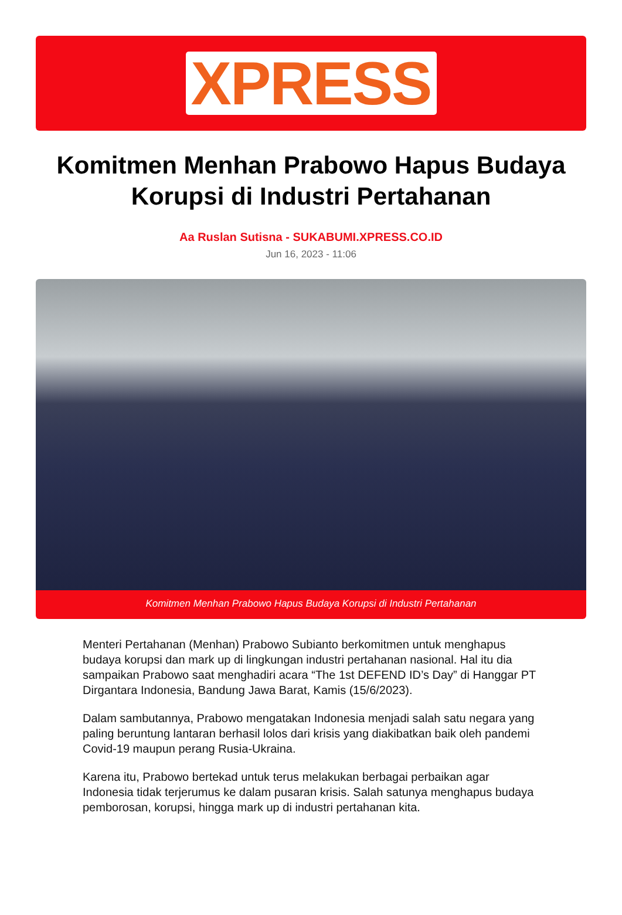XPRESS
Komitmen Menhan Prabowo Hapus Budaya Korupsi di Industri Pertahanan
Aa Ruslan Sutisna - SUKABUMI.XPRESS.CO.ID
Jun 16, 2023 - 11:06
Komitmen Menhan Prabowo Hapus Budaya Korupsi di Industri Pertahanan
Menteri Pertahanan (Menhan) Prabowo Subianto berkomitmen untuk menghapus budaya korupsi dan mark up di lingkungan industri pertahanan nasional. Hal itu dia sampaikan Prabowo saat menghadiri acara “The 1st DEFEND ID’s Day” di Hanggar PT Dirgantara Indonesia, Bandung Jawa Barat, Kamis (15/6/2023).
Dalam sambutannya, Prabowo mengatakan Indonesia menjadi salah satu negara yang paling beruntung lantaran berhasil lolos dari krisis yang diakibatkan baik oleh pandemi Covid-19 maupun perang Rusia-Ukraina.
Karena itu, Prabowo bertekad untuk terus melakukan berbagai perbaikan agar Indonesia tidak terjerumus ke dalam pusaran krisis. Salah satunya menghapus budaya pemborosan, korupsi, hingga mark up di industri pertahanan kita.